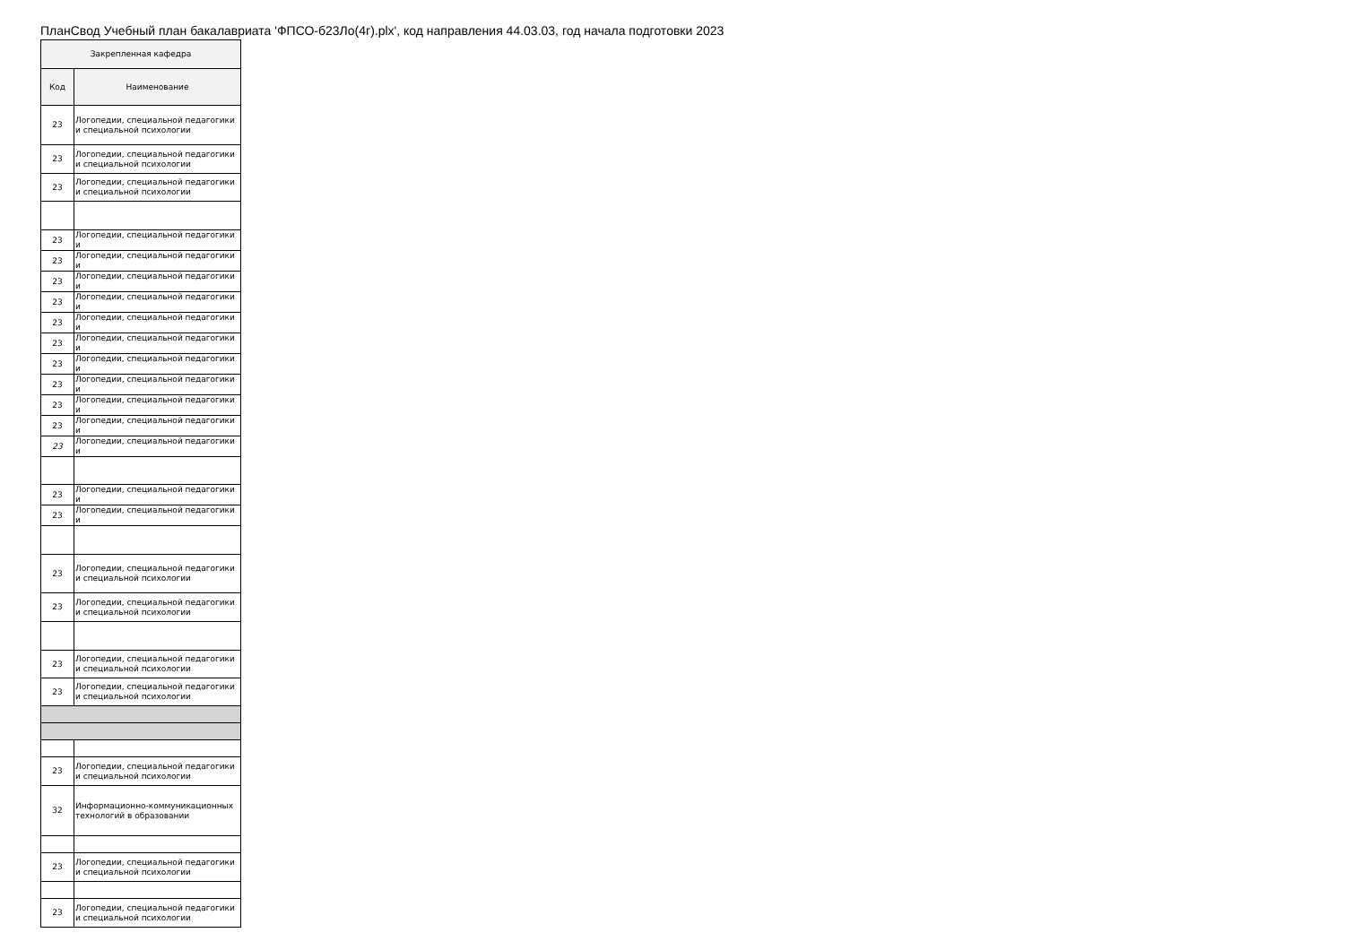ПланСвод Учебный план бакалавриата 'ФПСО-б23Ло(4г).plx', код направления 44.03.03, год начала подготовки 2023
| Закрепленная кафедра | |
| --- | --- |
| Код | Наименование |
| 23 | Логопедии, специальной педагогики и специальной психологии |
| 23 | Логопедии, специальной педагогики и специальной психологии |
| 23 | Логопедии, специальной педагогики и специальной психологии |
| 23 | Логопедии, специальной педагогики и |
| 23 | Логопедии, специальной педагогики и |
| 23 | Логопедии, специальной педагогики и |
| 23 | Логопедии, специальной педагогики и |
| 23 | Логопедии, специальной педагогики и |
| 23 | Логопедии, специальной педагогики и |
| 23 | Логопедии, специальной педагогики и |
| 23 | Логопедии, специальной педагогики и |
| 23 | Логопедии, специальной педагогики и |
| 23 | Логопедии, специальной педагогики и |
| 23 | Логопедии, специальной педагогики и |
| 23 | Логопедии, специальной педагогики и |
| 23 | Логопедии, специальной педагогики и |
| 23 | Логопедии, специальной педагогики и специальной психологии |
| 23 | Логопедии, специальной педагогики и специальной психологии |
| 23 | Логопедии, специальной педагогики и специальной психологии |
| 23 | Логопедии, специальной педагогики и специальной психологии |
| 23 | Логопедии, специальной педагогики и специальной психологии |
| 32 | Информационно-коммуникационных технологий в образовании |
| 23 | Логопедии, специальной педагогики и специальной психологии |
| 23 | Логопедии, специальной педагогики и специальной психологии |